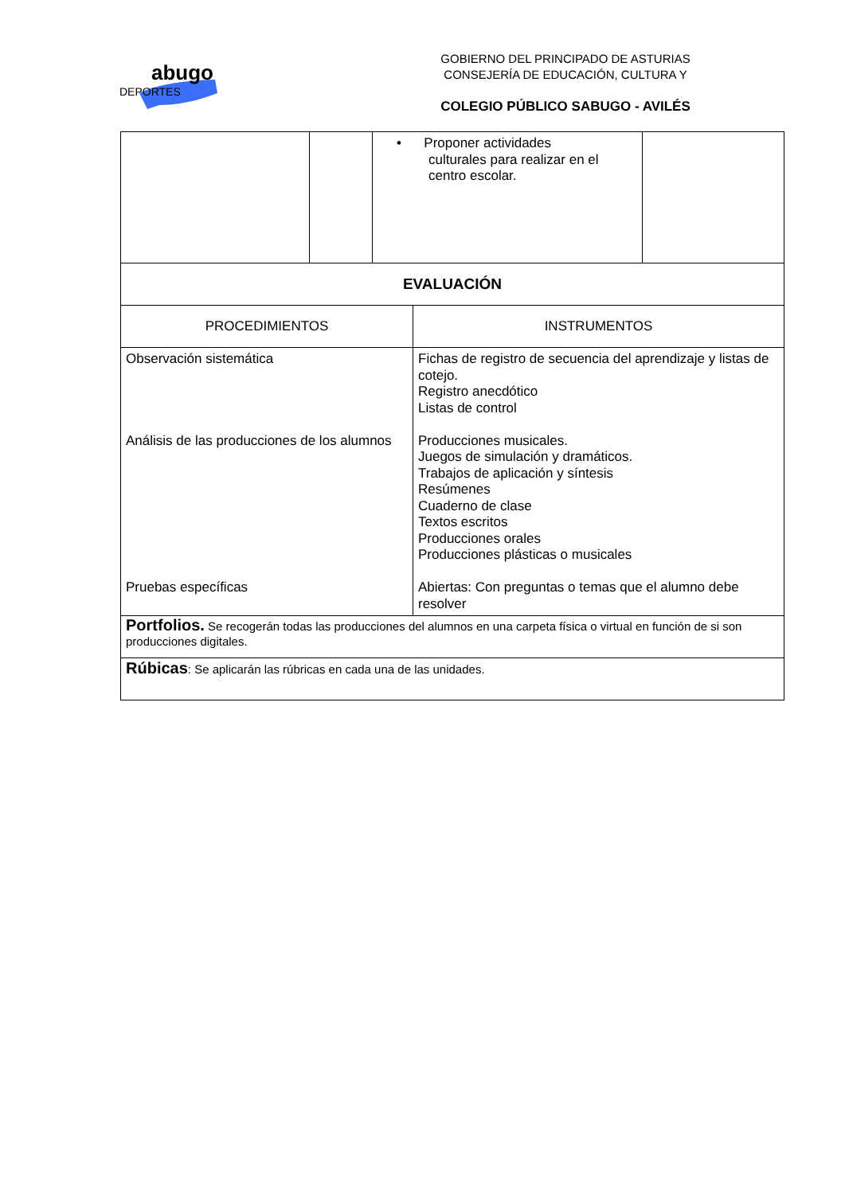abugo
DEPORTES
GOBIERNO DEL PRINCIPADO DE ASTURIAS
CONSEJERÍA DE EDUCACIÓN, CULTURA Y
COLEGIO PÚBLICO SABUGO - AVILÉS
| | | • Proponer actividades culturales para realizar en el centro escolar. | |
| EVALUACIÓN | |
| --- | --- |
| PROCEDIMIENTOS | INSTRUMENTOS |
| Observación sistemática Análisis de las producciones de los alumnos Pruebas específicas | Fichas de registro de secuencia del aprendizaje y listas de cotejo. Registro anecdótico Listas de control Producciones musicales. Juegos de simulación y dramáticos. Trabajos de aplicación y síntesis Resúmenes Cuaderno de clase Textos escritos Producciones orales Producciones plásticas o musicales Abiertas: Con preguntas o temas que el alumno debe resolver |
| Portfolios. Se recogerán todas las producciones del alumnos en una carpeta física o virtual en función de si son producciones digitales. | |
| Rúbicas : Se aplicarán las rúbricas en cada una de las unidades. | |